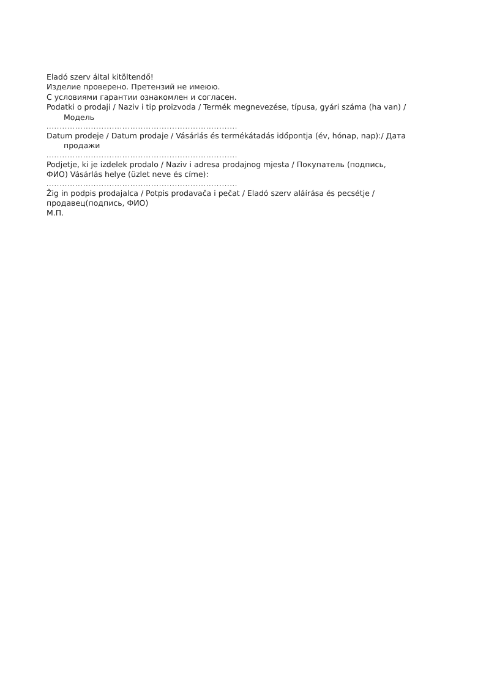Eladó szerv által kitöltendő!
Изделие проверено. Претензий не имеюю.
С условиями гарантии ознакомлен и согласен.
Podatki o prodaji / Naziv i tip proizvoda / Termék megnevezése, típusa, gyári száma (ha van) /
Модель
.........................................................................
Datum prodeje / Datum prodaje / Vásárlás és termékátadás időpontja (év, hónap, nap):/ Дата
продажи
.........................................................................
Podjetje, ki je izdelek prodalo / Naziv i adresa prodajnog mjesta / Покупатель (подпись,
ФИО) Vásárlás helye (üzlet neve és címe):
.........................................................................
Žig in podpis prodajalca / Potpis prodavača i pečat / Eladó szerv aláírása és pecsétje /
продавец(подпись, ФИО)
М.П.